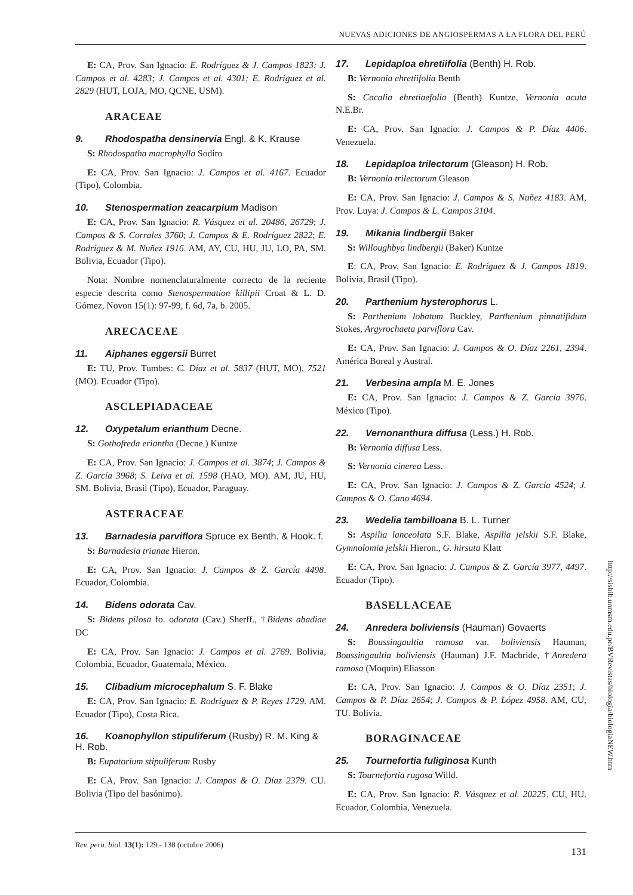NUEVAS ADICIONES DE ANGIOSPERMAS A LA FLORA DEL PERÚ
E: CA, Prov. San Ignacio: E. Rodríguez & J. Campos 1823; J. Campos et al. 4283; J. Campos et al. 4301; E. Rodríguez et al. 2829 (HUT, LOJA, MO, QCNE, USM).
ARACEAE
9. Rhodospatha densinervia Engl. & K. Krause
S: Rhodospatha macrophylla Sodiro
E: CA, Prov. San Ignacio: J. Campos et al. 4167. Ecuador (Tipo), Colombia.
10. Stenospermation zeacarpium Madison
E: CA, Prov. San Ignacio: R. Vásquez et al. 20486, 26729; J. Campos & S. Corrales 3760; J. Campos & E. Rodríguez 2822; E. Rodríguez & M. Nuñez 1916. AM, AY, CU, HU, JU, LO, PA, SM. Bolivia, Ecuador (Tipo).
Nota: Nombre nomenclaturalmente correcto de la reciente especie descrita como Stenospermation killipii Croat & L. D. Gómez, Novon 15(1): 97-99, f. 6d, 7a, b. 2005.
ARECACEAE
11. Aiphanes eggersii Burret
E: TU, Prov. Tumbes: C. Díaz et al. 5837 (HUT, MO), 7521 (MO). Ecuador (Tipo).
ASCLEPIADACEAE
12. Oxypetalum erianthum Decne.
S: Gothofreda eriantha (Decne.) Kuntze
E: CA, Prov. San Ignacio: J. Campos et al. 3874; J. Campos & Z. García 3968; S. Leiva et al. 1598 (HAO, MO). AM, JU, HU, SM. Bolivia, Brasil (Tipo), Ecuador, Paraguay.
ASTERACEAE
13. Barnadesia parviflora Spruce ex Benth. & Hook. f.
S: Barnadesia trianae Hieron.
E: CA, Prov. San Ignacio: J. Campos & Z. García 4498. Ecuador, Colombia.
14. Bidens odorata Cav.
S: Bidens pilosa fo. odorata (Cav.) Sherff., †Bidens abadiae DC
E: CA, Prov. San Ignacio: J. Campos et al. 2769. Bolivia, Colombia, Ecuador, Guatemala, México.
15. Clibadium microcephalum S. F. Blake
E: CA, Prov. San Ignacio: E. Rodríguez & P. Reyes 1729. AM. Ecuador (Tipo), Costa Rica.
16. Koanophyllon stipuliferum (Rusby) R. M. King & H. Rob.
B: Eupatorium stipuliferum Rusby
E: CA, Prov. San Ignacio: J. Campos & O. Díaz 2379. CU. Bolivia (Tipo del basónimo).
17. Lepidaploa ehretiifolia (Benth) H. Rob.
B: Vernonia ehretiifolia Benth
S: Cacalia ehretiaefolia (Benth) Kuntze, Vernonia acuta N.E.Br.
E: CA, Prov. San Ignacio: J. Campos & P. Díaz 4406. Venezuela.
18. Lepidaploa trilectorum (Gleason) H. Rob.
B: Vernonia trilectorum Gleason
E: CA, Prov. San Ignacio: J. Campos & S. Nuñez 4183. AM, Prov. Luya: J. Campos & L. Campos 3104.
19. Mikania lindbergii Baker
S: Willoughbya lindbergii (Baker) Kuntze
E: CA, Prov. San Ignacio: E. Rodríguez & J. Campos 1819. Bolivia, Brasil (Tipo).
20. Parthenium hysterophorus L.
S: Parthenium lobatum Buckley, Parthenium pinnatifidum Stokes, Argyrochaeta parviflora Cav.
E: CA, Prov. San Ignacio: J. Campos & O. Díaz 2261, 2394. América Boreal y Austral.
21. Verbesina ampla M. E. Jones
E: CA, Prov. San Ignacio: J. Campos & Z. García 3976. México (Tipo).
22. Vernonanthura diffusa (Less.) H. Rob.
B: Vernonia diffusa Less.
S: Vernonia cinerea Less.
E: CA, Prov. San Ignacio: J. Campos & Z. García 4524; J. Campos & O. Cano 4694.
23. Wedelia tambilloana B. L. Turner
S: Aspilia lanceolata S.F. Blake, Aspilia jelskii S.F. Blake, Gymnolomia jelskii Hieron., G. hirsuta Klatt
E: CA, Prov. San Ignacio: J. Campos & Z. García 3977, 4497. Ecuador (Tipo).
BASELLACEAE
24. Anredera boliviensis (Hauman) Govaerts
S: Boussingaultia ramosa var. boliviensis Hauman, Boussingaultia boliviensis (Hauman) J.F. Macbride, †Anredera ramosa (Moquin) Eliasson
E: CA, Prov. San Ignacio: J. Campos & O. Díaz 2351; J. Campos & P. Díaz 2654; J. Campos & P. López 4958. AM, CU, TU. Bolivia.
BORAGINACEAE
25. Tournefortia fuliginosa Kunth
S: Tournefortia rugosa Willd.
E: CA, Prov. San Ignacio: R. Vásquez et al. 20225. CU, HU. Ecuador, Colombia, Venezuela.
http://sisbib.unmsm.edu.pe/BVRevistas/biologia/biologiaNEW.htm
Rev. peru. biol. 13(1): 129 - 138 (octubre 2006) 131